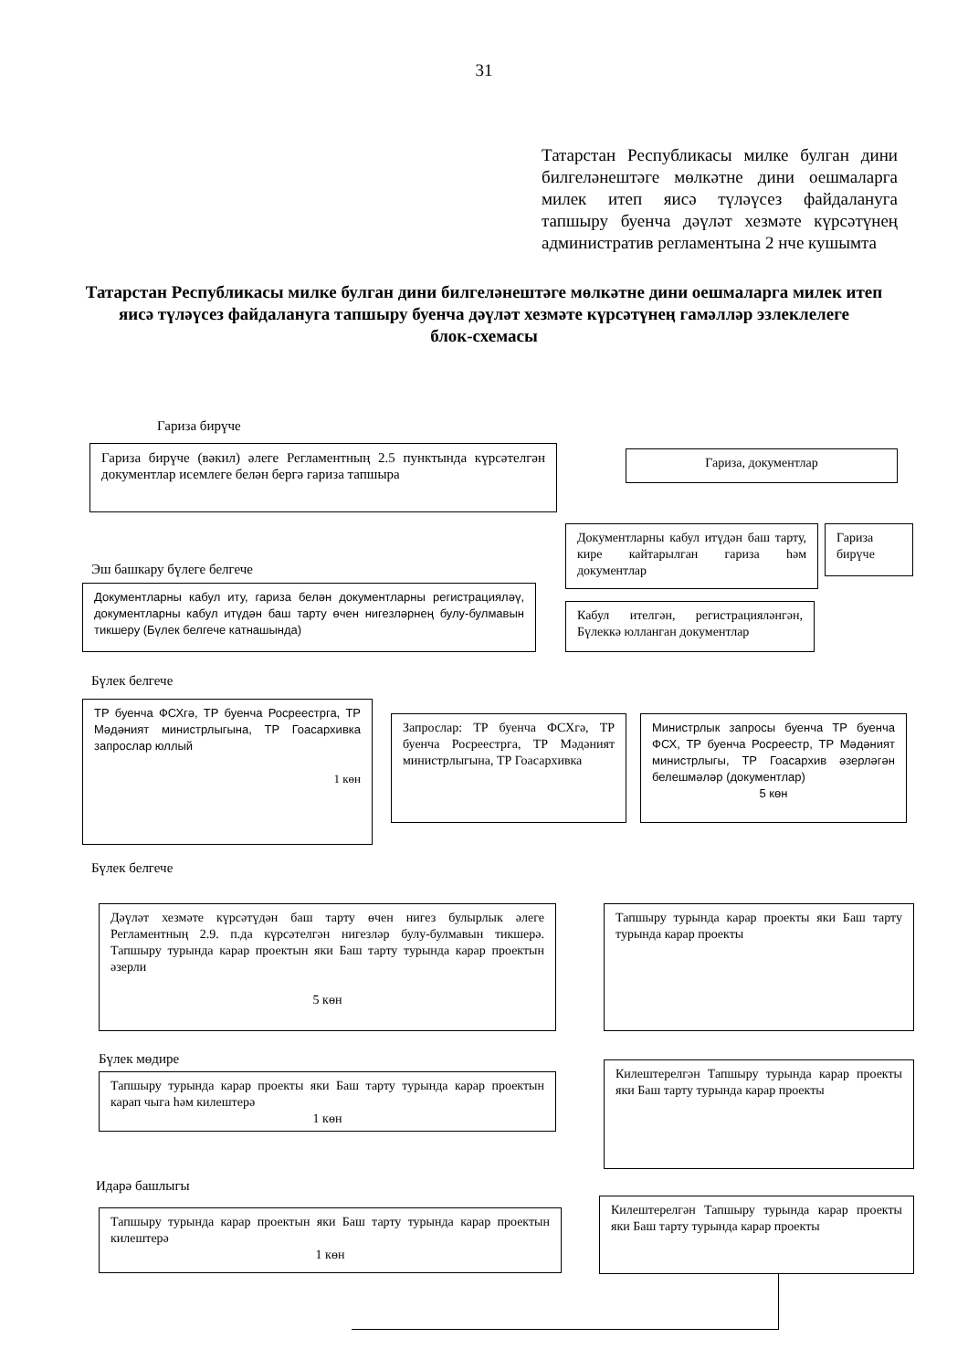31
Татарстан Республикасы милке булган дини билгеләнештәге мөлкәтне дини оешмаларга милек итеп яисә түләүсез файдалануга тапшыру буенча дәүләт хезмәте күрсәтүнең административ регламентына 2 нче кушымта
Татарстан Республикасы милке булган дини билгеләнештәге мөлкәтне дини оешмаларга милек итеп яисә түләүсез файдалануга тапшыру буенча дәүләт хезмәте күрсәтүнең гамәлләр эзлеклелеге
блок-схемасы
Гариза бирүче
Гариза бирүче (вәкил) әлеге Регламентның 2.5 пунктында күрсәтелгән документлар исемлеге белән бергә гариза тапшыра
Гариза, документлар
Эш башкару бүлеге белгече
Документларны кабул иту, гариза белән документларны регистрацияләү, документларны кабул итүдән баш тарту өчен нигезләрнең булу-булмавын тикшеру (Бүлек белгече катнашында)
Документларны кабул итүдән баш тарту, кире кайтарылган гариза һәм документлар
Гариза бирүче
Кабул ителгән, регистрацияләнгән, Бүлеккә юлланган документлар
Бүлек белгече
ТР буенча ФСХгә, ТР буенча Росреестрга, ТР Мәдәният министрлыгына, ТР Гоасархивка запрослар юллый
1 көн
Запрослар: ТР буенча ФСХгә, ТР буенча Росреестрга, ТР Мәдәният министрлыгына, ТР Гоасархивка
Министрлык запросы буенча ТР буенча ФСХ, ТР буенча Росреестр, ТР Мәдәният министрлыгы, ТР Гоасархив әзерләгән белешмәләр (документлар)
5 көн
Бүлек белгече
Дәүләт хезмәте күрсәтүдән баш тарту өчен нигез булырлык әлеге Регламентның 2.9. п.да күрсәтелгән нигезләр булу-булмавын тикшерә. Тапшыру турында карар проектын яки Баш тарту турында карар проектын әзерли
5 көн
Тапшыру турында карар проекты яки Баш тарту турында карар проекты
Бүлек мөдире
Тапшыру турында карар проекты яки Баш тарту турында карар проектын карап чыга һәм килештерә
1 көн
Килештерелгән Тапшыру турында карар проекты яки Баш тарту турында карар проекты
Идарә башлыгы
Тапшыру турында карар проектын яки Баш тарту турында карар проектын килештерә
1 көн
Килештерелгән Тапшыру турында карар проекты яки Баш тарту турында карар проекты